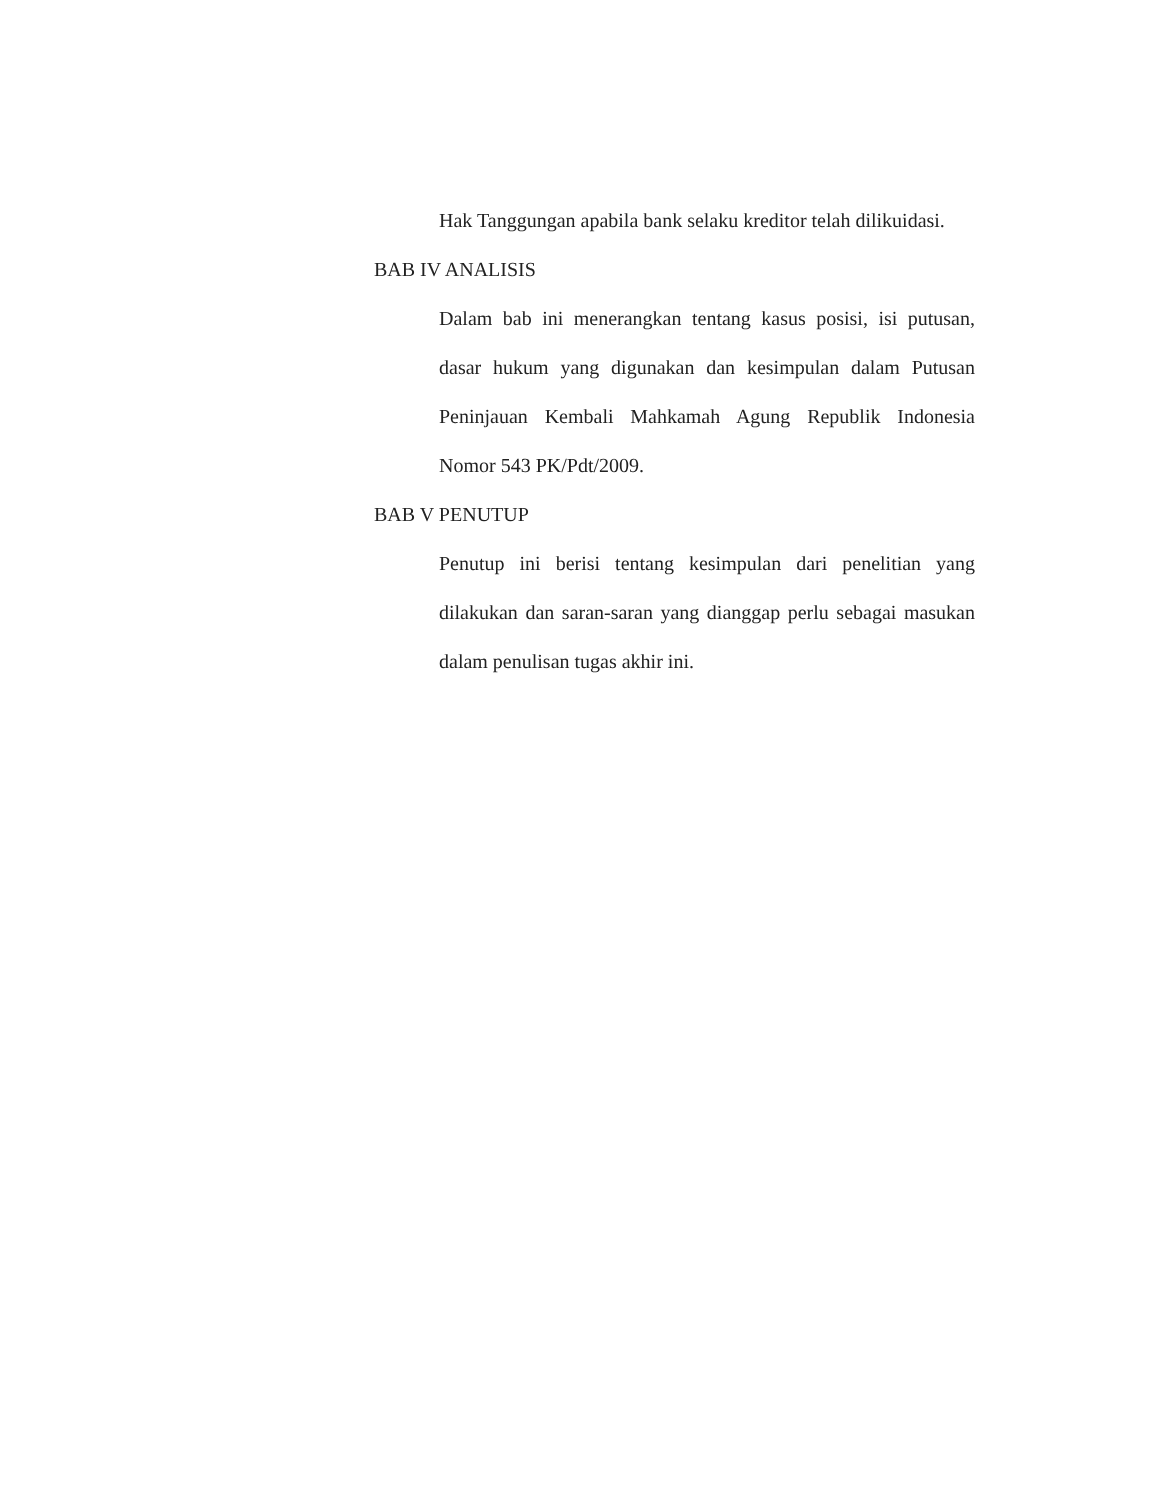Hak Tanggungan apabila bank selaku kreditor telah dilikuidasi.
BAB IV ANALISIS
Dalam bab ini menerangkan tentang kasus posisi, isi putusan, dasar hukum yang digunakan dan kesimpulan dalam Putusan Peninjauan Kembali Mahkamah Agung Republik Indonesia Nomor 543 PK/Pdt/2009.
BAB V PENUTUP
Penutup ini berisi tentang kesimpulan dari penelitian yang dilakukan dan saran-saran yang dianggap perlu sebagai masukan dalam penulisan tugas akhir ini.